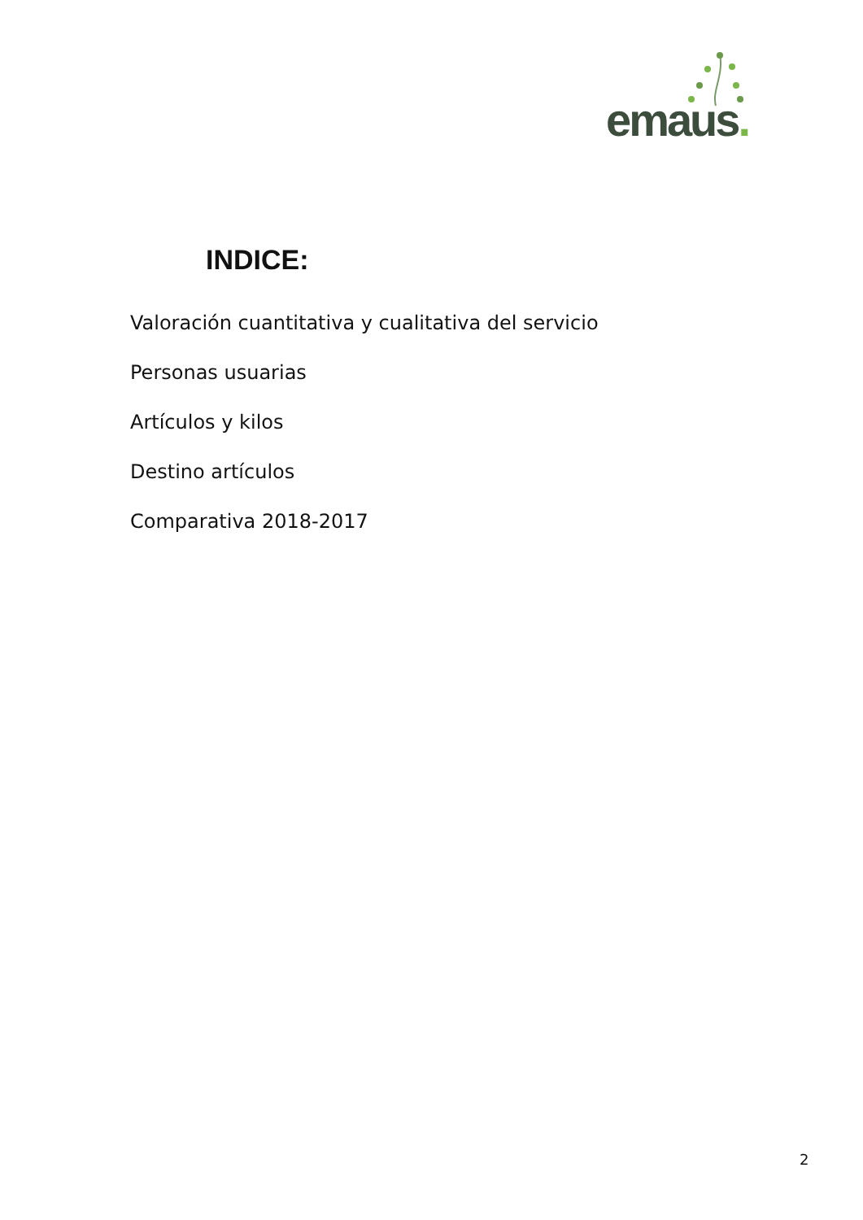emaus.
INDICE:
Valoración cuantitativa y cualitativa del servicio
Personas usuarias
Artículos y kilos
Destino artículos
Comparativa 2018-2017
2